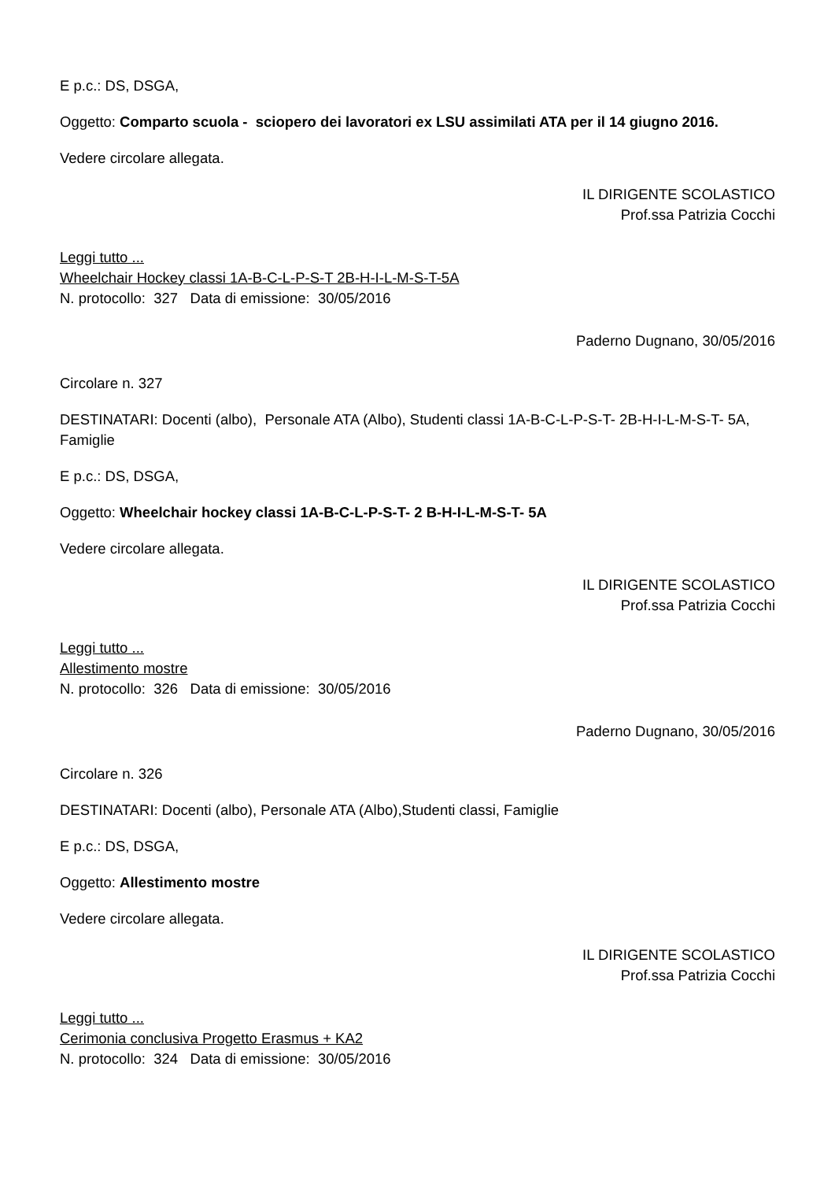E p.c.: DS, DSGA,
Oggetto: Comparto scuola - sciopero dei lavoratori ex LSU assimilati ATA per il 14 giugno 2016.
Vedere circolare allegata.
IL DIRIGENTE SCOLASTICO
Prof.ssa Patrizia Cocchi
Leggi tutto ...
Wheelchair Hockey classi 1A-B-C-L-P-S-T 2B-H-I-L-M-S-T-5A
N. protocollo: 327 Data di emissione: 30/05/2016
Paderno Dugnano, 30/05/2016
Circolare n. 327
DESTINATARI: Docenti (albo), Personale ATA (Albo), Studenti classi 1A-B-C-L-P-S-T- 2B-H-I-L-M-S-T- 5A, Famiglie
E p.c.: DS, DSGA,
Oggetto: Wheelchair hockey classi 1A-B-C-L-P-S-T- 2 B-H-I-L-M-S-T- 5A
Vedere circolare allegata.
IL DIRIGENTE SCOLASTICO
Prof.ssa Patrizia Cocchi
Leggi tutto ...
Allestimento mostre
N. protocollo: 326 Data di emissione: 30/05/2016
Paderno Dugnano, 30/05/2016
Circolare n. 326
DESTINATARI: Docenti (albo), Personale ATA (Albo),Studenti classi, Famiglie
E p.c.: DS, DSGA,
Oggetto: Allestimento mostre
Vedere circolare allegata.
IL DIRIGENTE SCOLASTICO
Prof.ssa Patrizia Cocchi
Leggi tutto ...
Cerimonia conclusiva Progetto Erasmus + KA2
N. protocollo: 324 Data di emissione: 30/05/2016